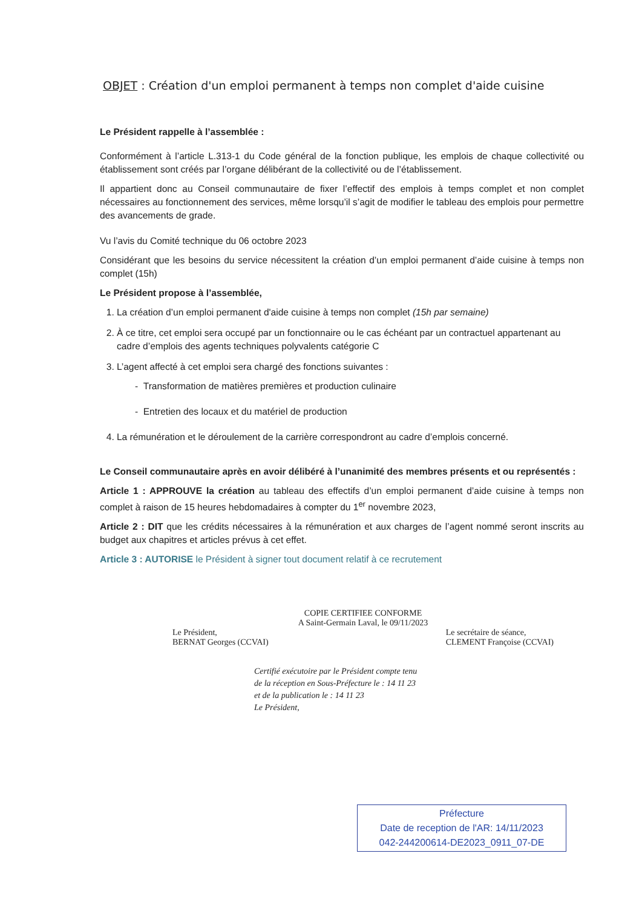OBJET : Création d'un emploi permanent à temps non complet d'aide cuisine
Le Président rappelle à l’assemblée :
Conformément à l’article L.313-1 du Code général de la fonction publique, les emplois de chaque collectivité ou établissement sont créés par l’organe délibérant de la collectivité ou de l’établissement.
Il appartient donc au Conseil communautaire de fixer l’effectif des emplois à temps complet et non complet nécessaires au fonctionnement des services, même lorsqu’il s’agit de modifier le tableau des emplois pour permettre des avancements de grade.
Vu l’avis du Comité technique du 06 octobre 2023
Considérant que les besoins du service nécessitent la création d’un emploi permanent d’aide cuisine à temps non complet (15h)
Le Président propose à l’assemblée,
1. La création d’un emploi permanent d'aide cuisine à temps non complet (15h par semaine)
2. À ce titre, cet emploi sera occupé par un fonctionnaire ou le cas échéant par un contractuel appartenant au cadre d’emplois des agents techniques polyvalents catégorie C
3. L’agent affecté à cet emploi sera chargé des fonctions suivantes :
- Transformation de matières premières et production culinaire
- Entretien des locaux et du matériel de production
4. La rémunération et le déroulement de la carrière correspondront au cadre d’emplois concerné.
Le Conseil communautaire après en avoir délibéré à l’unanimité des membres présents et ou représentés :
Article 1 : APPROUVE la création au tableau des effectifs d’un emploi permanent d’aide cuisine à temps non complet à raison de 15 heures hebdomadaires à compter du 1<sup>er</sup> novembre 2023,
Article 2 : DIT que les crédits nécessaires à la rémunération et aux charges de l’agent nommé seront inscrits au budget aux chapitres et articles prévus à cet effet.
Article 3 : AUTORISE le Président à signer tout document relatif à ce recrutement
COPIE CERTIFIEE CONFORME
A Saint-Germain Laval, le 09/11/2023
Le Président,
BERNAT Georges (CCVAI)
Le secrétaire de séance,
CLEMENT Françoise (CCVAI)
Certifié exécutoire par le Président compte tenu
de la réception en Sous-Préfecture le : 14 11 23
et de la publication le : 14 11 23
Le Président,
Préfecture
Date de reception de l'AR: 14/11/2023
042-244200614-DE2023_0911_07-DE